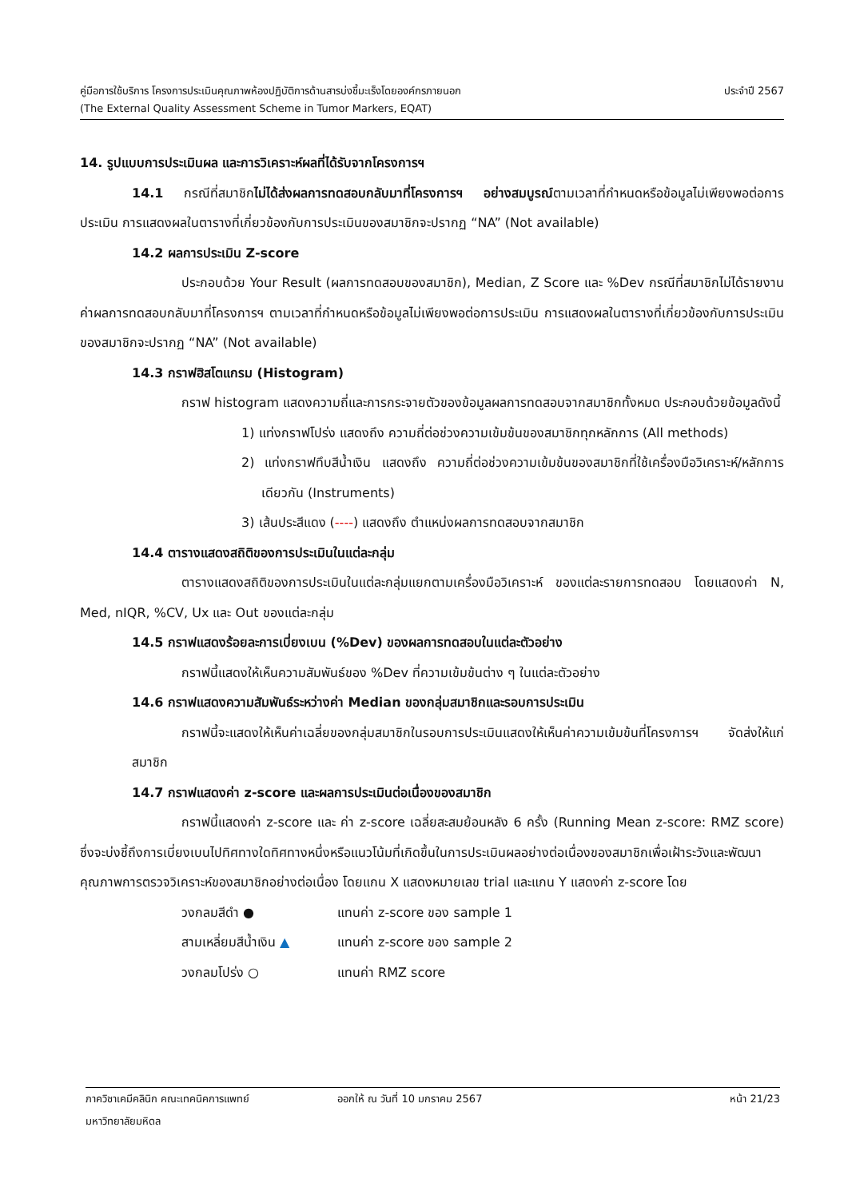คู่มือการใช้บริการ โครงการประเมินคุณภาพห้องปฏิบัติการด้านสารบ่งชี้มะเร็งโดยองค์กรภายนอก ประจำปี 2567
(The External Quality Assessment Scheme in Tumor Markers, EQAT)
14. รูปแบบการประเมินผล และการวิเคราะห์ผลที่ได้รับจากโครงการฯ
14.1 กรณีที่สมาชิกไม่ได้ส่งผลการทดสอบกลับมาที่โครงการฯ อย่างสมบูรณ์ตามเวลาที่กำหนดหรือข้อมูลไม่เพียงพอต่อการประเมิน การแสดงผลในตารางที่เกี่ยวข้องกับการประเมินของสมาชิกจะปรากฏ “NA” (Not available)
14.2 ผลการประเมิน Z-score
ประกอบด้วย Your Result (ผลการทดสอบของสมาชิก), Median, Z Score และ %Dev กรณีที่สมาชิกไม่ได้รายงานค่าผลการทดสอบกลับมาที่โครงการฯ ตามเวลาที่กำหนดหรือข้อมูลไม่เพียงพอต่อการประเมิน การแสดงผลในตารางที่เกี่ยวข้องกับการประเมินของสมาชิกจะปรากฏ “NA” (Not available)
14.3 กราฟฮิสโตแกรม (Histogram)
กราฟ histogram แสดงความถี่และการกระจายตัวของข้อมูลผลการทดสอบจากสมาชิกทั้งหมด ประกอบด้วยข้อมูลดังนี้
1) แท่งกราฟโปร่ง แสดงถึง ความถี่ต่อช่วงความเข้มข้นของสมาชิกทุกหลักการ (All methods)
2) แท่งกราฟทึบสีน้ำเงิน แสดงถึง ความถี่ต่อช่วงความเข้มข้นของสมาชิกที่ใช้เครื่องมือวิเคราะห์/หลักการเดียวกัน (Instruments)
3) เส้นประสีแดง (----) แสดงถึง ตำแหน่งผลการทดสอบจากสมาชิก
14.4 ตารางแสดงสถิติของการประเมินในแต่ละกลุ่ม
ตารางแสดงสถิติของการประเมินในแต่ละกลุ่มแยกตามเครื่องมือวิเคราะห์ ของแต่ละรายการทดสอบ โดยแสดงค่า N, Med, nIQR, %CV, Ux และ Out ของแต่ละกลุ่ม
14.5 กราฟแสดงร้อยละการเบี่ยงเบน (%Dev) ของผลการทดสอบในแต่ละตัวอย่าง
กราฟนี้แสดงให้เห็นความสัมพันธ์ของ %Dev ที่ความเข้มข้นต่าง ๆ ในแต่ละตัวอย่าง
14.6 กราฟแสดงความสัมพันธ์ระหว่างค่า Median ของกลุ่มสมาชิกและรอบการประเมิน
กราฟนี้จะแสดงให้เห็นค่าเฉลี่ยของกลุ่มสมาชิกในรอบการประเมินแสดงให้เห็นค่าความเข้มข้นที่โครงการฯ จัดส่งให้แก่สมาชิก
14.7 กราฟแสดงค่า z-score และผลการประเมินต่อเนื่องของสมาชิก
กราฟนี้แสดงค่า z-score และ ค่า z-score เฉลี่ยสะสมย้อนหลัง 6 ครั้ง (Running Mean z-score: RMZ score) ซึ่งจะบ่งชี้ถึงการเบี่ยงเบนไปทิศทางใดทิศทางหนึ่งหรือแนวโน้มที่เกิดขึ้นในการประเมินผลอย่างต่อเนื่องของสมาชิกเพื่อเฝ้าระวังและพัฒนาคุณภาพการตรวจวิเคราะห์ของสมาชิกอย่างต่อเนื่อง โดยแกน X แสดงหมายเลข trial และแกน Y แสดงค่า z-score โดย
วงกลมสีดำ ● แทนค่า z-score ของ sample 1
สามเหลี่ยมสีน้ำเงิน ▲ แทนค่า z-score ของ sample 2
วงกลมโปร่ง ○ แทนค่า RMZ score
ภาควิชาเคมีคลินิก คณะเทคนิคการแพทย์ ออกให้ ณ วันที่ 10 มกราคม 2567 หน้า 21/23
มหาวิทยาลัยมหิดล